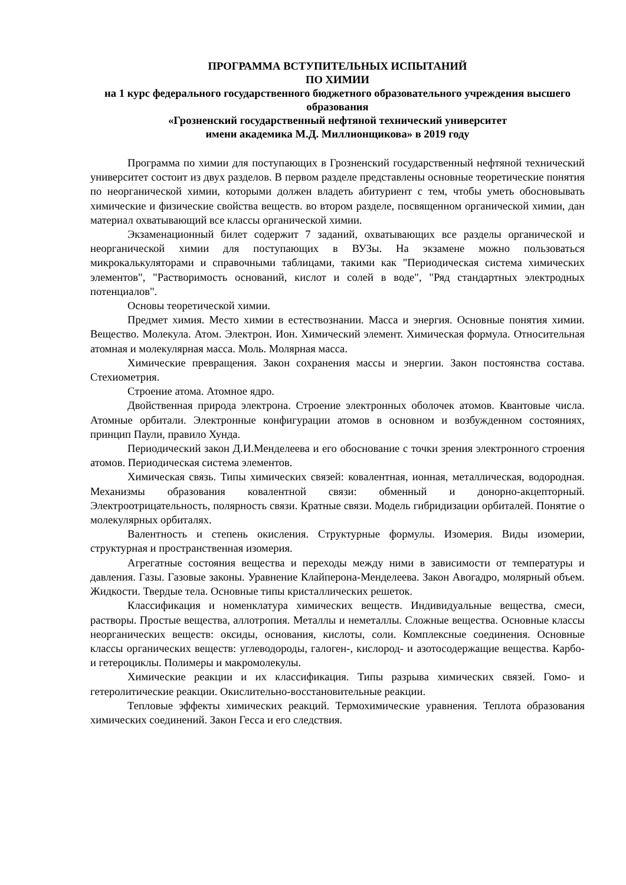ПРОГРАММА ВСТУПИТЕЛЬНЫХ ИСПЫТАНИЙ
ПО ХИМИИ
на 1 курс федерального государственного бюджетного образовательного учреждения высшего образования
«Грозненский государственный нефтяной технический университет
имени академика М.Д. Миллионщикова» в 2019 году
Программа по химии для поступающих в Грозненский государственный нефтяной технический университет состоит из двух разделов. В первом разделе представлены основные теоретические понятия по неорганической химии, которыми должен владеть абитуриент с тем, чтобы уметь обосновывать химические и физические свойства веществ. во втором разделе, посвященном органической химии, дан материал охватывающий все классы органической химии.
Экзаменационный билет содержит 7 заданий, охватывающих все разделы органической и неорганической химии для поступающих в ВУЗы. На экзамене можно пользоваться микрокалькуляторами и справочными таблицами, такими как "Периодическая система химических элементов", "Растворимость оснований, кислот и солей в воде", "Ряд стандартных электродных потенциалов".
Основы теоретической химии.
Предмет химия. Место химии в естествознании. Масса и энергия. Основные понятия химии. Вещество. Молекула. Атом. Электрон. Ион. Химический элемент. Химическая формула. Относительная атомная и молекулярная масса. Моль. Молярная масса.
Химические превращения. Закон сохранения массы и энергии. Закон постоянства состава. Стехиометрия.
Строение атома. Атомное ядро.
Двойственная природа электрона. Строение электронных оболочек атомов. Квантовые числа. Атомные орбитали. Электронные конфигурации атомов в основном и возбужденном состояниях, принцип Паули, правило Хунда.
Периодический закон Д.И.Менделеева и его обоснование с точки зрения электронного строения атомов. Периодическая система элементов.
Химическая связь. Типы химических связей: ковалентная, ионная, металлическая, водородная. Механизмы образования ковалентной связи: обменный и донорно-акцепторный. Электроотрицательность, полярность связи. Кратные связи. Модель гибридизации орбиталей. Понятие о молекулярных орбиталях.
Валентность и степень окисления. Структурные формулы. Изомерия. Виды изомерии, структурная и пространственная изомерия.
Агрегатные состояния вещества и переходы между ними в зависимости от температуры и давления. Газы. Газовые законы. Уравнение Клайперона-Менделеева. Закон Авогадро, молярный объем. Жидкости. Твердые тела. Основные типы кристаллических решеток.
Классификация и номенклатура химических веществ. Индивидуальные вещества, смеси, растворы. Простые вещества, аллотропия. Металлы и неметаллы. Сложные вещества. Основные классы неорганических веществ: оксиды, основания, кислоты, соли. Комплексные соединения. Основные классы органических веществ: углеводороды, галоген-, кислород- и азотосодержащие вещества. Карбо- и гетероциклы. Полимеры и макромолекулы.
Химические реакции и их классификация. Типы разрыва химических связей. Гомо- и гетеролитические реакции. Окислительно-восстановительные реакции.
Тепловые эффекты химических реакций. Термохимические уравнения. Теплота образования химических соединений. Закон Гесса и его следствия.